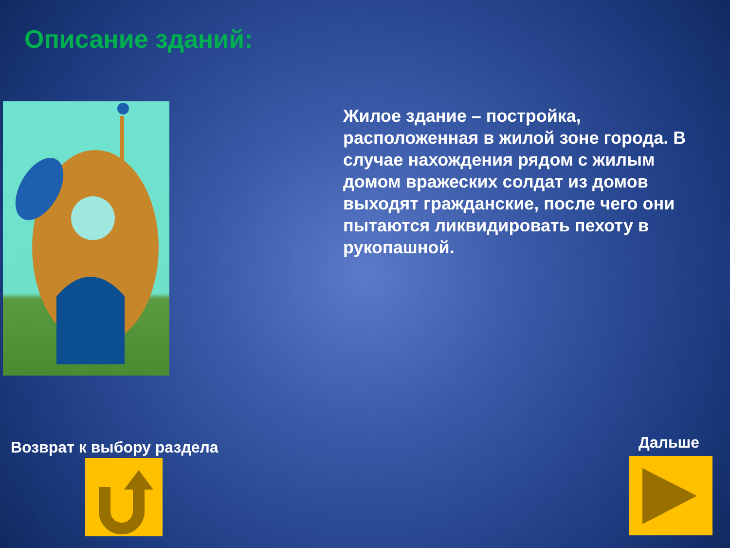Описание зданий:
Жилое здание – постройка, расположенная в жилой зоне города. В случае нахождения рядом с жилым домом вражеских солдат из домов выходят гражданские, после чего они пытаются ликвидировать пехоту в рукопашной.
Возврат к выбору раздела Дальше